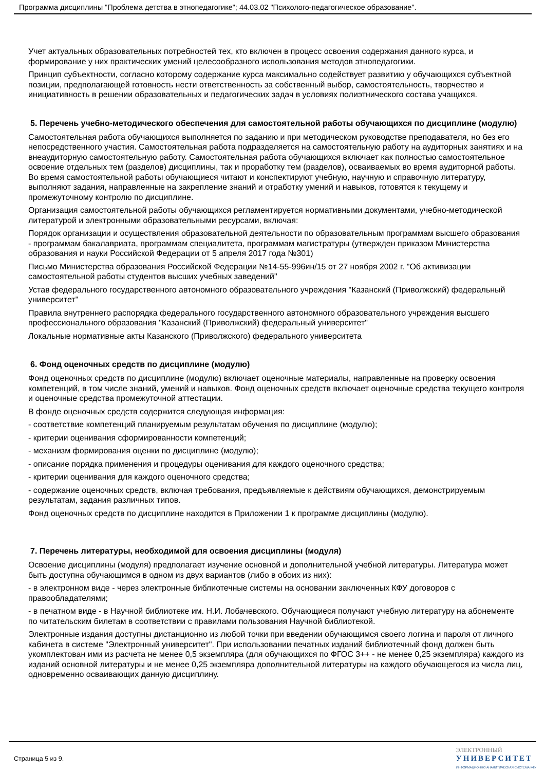Программа дисциплины "Проблема детства в этнопедагогике"; 44.03.02 "Психолого-педагогическое образование".
Учет актуальных образовательных потребностей тех, кто включен в процесс освоения содержания данного курса, и формирование у них практических умений целесообразного использования методов этнопедагогики.
Принцип субъектности, согласно которому содержание курса максимально содействует развитию у обучающихся субъектной позиции, предполагающей готовность нести ответственность за собственный выбор, самостоятельность, творчество и инициативность в решении образовательных и педагогических задач в условиях полиэтнического состава учащихся.
5. Перечень учебно-методического обеспечения для самостоятельной работы обучающихся по дисциплине (модулю)
Самостоятельная работа обучающихся выполняется по заданию и при методическом руководстве преподавателя, но без его непосредственного участия. Самостоятельная работа подразделяется на самостоятельную работу на аудиторных занятиях и на внеаудиторную самостоятельную работу. Самостоятельная работа обучающихся включает как полностью самостоятельное освоение отдельных тем (разделов) дисциплины, так и проработку тем (разделов), осваиваемых во время аудиторной работы. Во время самостоятельной работы обучающиеся читают и конспектируют учебную, научную и справочную литературу, выполняют задания, направленные на закрепление знаний и отработку умений и навыков, готовятся к текущему и промежуточному контролю по дисциплине.
Организация самостоятельной работы обучающихся регламентируется нормативными документами, учебно-методической литературой и электронными образовательными ресурсами, включая:
Порядок организации и осуществления образовательной деятельности по образовательным программам высшего образования - программам бакалавриата, программам специалитета, программам магистратуры (утвержден приказом Министерства образования и науки Российской Федерации от 5 апреля 2017 года №301)
Письмо Министерства образования Российской Федерации №14-55-996ин/15 от 27 ноября 2002 г. "Об активизации самостоятельной работы студентов высших учебных заведений"
Устав федерального государственного автономного образовательного учреждения "Казанский (Приволжский) федеральный университет"
Правила внутреннего распорядка федерального государственного автономного образовательного учреждения высшего профессионального образования "Казанский (Приволжский) федеральный университет"
Локальные нормативные акты Казанского (Приволжского) федерального университета
6. Фонд оценочных средств по дисциплине (модулю)
Фонд оценочных средств по дисциплине (модулю) включает оценочные материалы, направленные на проверку освоения компетенций, в том числе знаний, умений и навыков. Фонд оценочных средств включает оценочные средства текущего контроля и оценочные средства промежуточной аттестации.
В фонде оценочных средств содержится следующая информация:
- соответствие компетенций планируемым результатам обучения по дисциплине (модулю);
- критерии оценивания сформированности компетенций;
- механизм формирования оценки по дисциплине (модулю);
- описание порядка применения и процедуры оценивания для каждого оценочного средства;
- критерии оценивания для каждого оценочного средства;
- содержание оценочных средств, включая требования, предъявляемые к действиям обучающихся, демонстрируемым результатам, задания различных типов.
Фонд оценочных средств по дисциплине находится в Приложении 1 к программе дисциплины (модулю).
7. Перечень литературы, необходимой для освоения дисциплины (модуля)
Освоение дисциплины (модуля) предполагает изучение основной и дополнительной учебной литературы. Литература может быть доступна обучающимся в одном из двух вариантов (либо в обоих из них):
- в электронном виде - через электронные библиотечные системы на основании заключенных КФУ договоров с правообладателями;
- в печатном виде - в Научной библиотеке им. Н.И. Лобачевского. Обучающиеся получают учебную литературу на абонементе по читательским билетам в соответствии с правилами пользования Научной библиотекой.
Электронные издания доступны дистанционно из любой точки при введении обучающимся своего логина и пароля от личного кабинета в системе "Электронный университет". При использовании печатных изданий библиотечный фонд должен быть укомплектован ими из расчета не менее 0,5 экземпляра (для обучающихся по ФГОС 3++ - не менее 0,25 экземпляра) каждого из изданий основной литературы и не менее 0,25 экземпляра дополнительной литературы на каждого обучающегося из числа лиц, одновременно осваивающих данную дисциплину.
Страница 5 из 9.
ЭЛЕКТРОННЫЙ
УНИВЕРСИТЕТ
ИНФОРМАЦИОННО АНАЛИТИЧЕСКАЯ СИСТЕМА КФУ